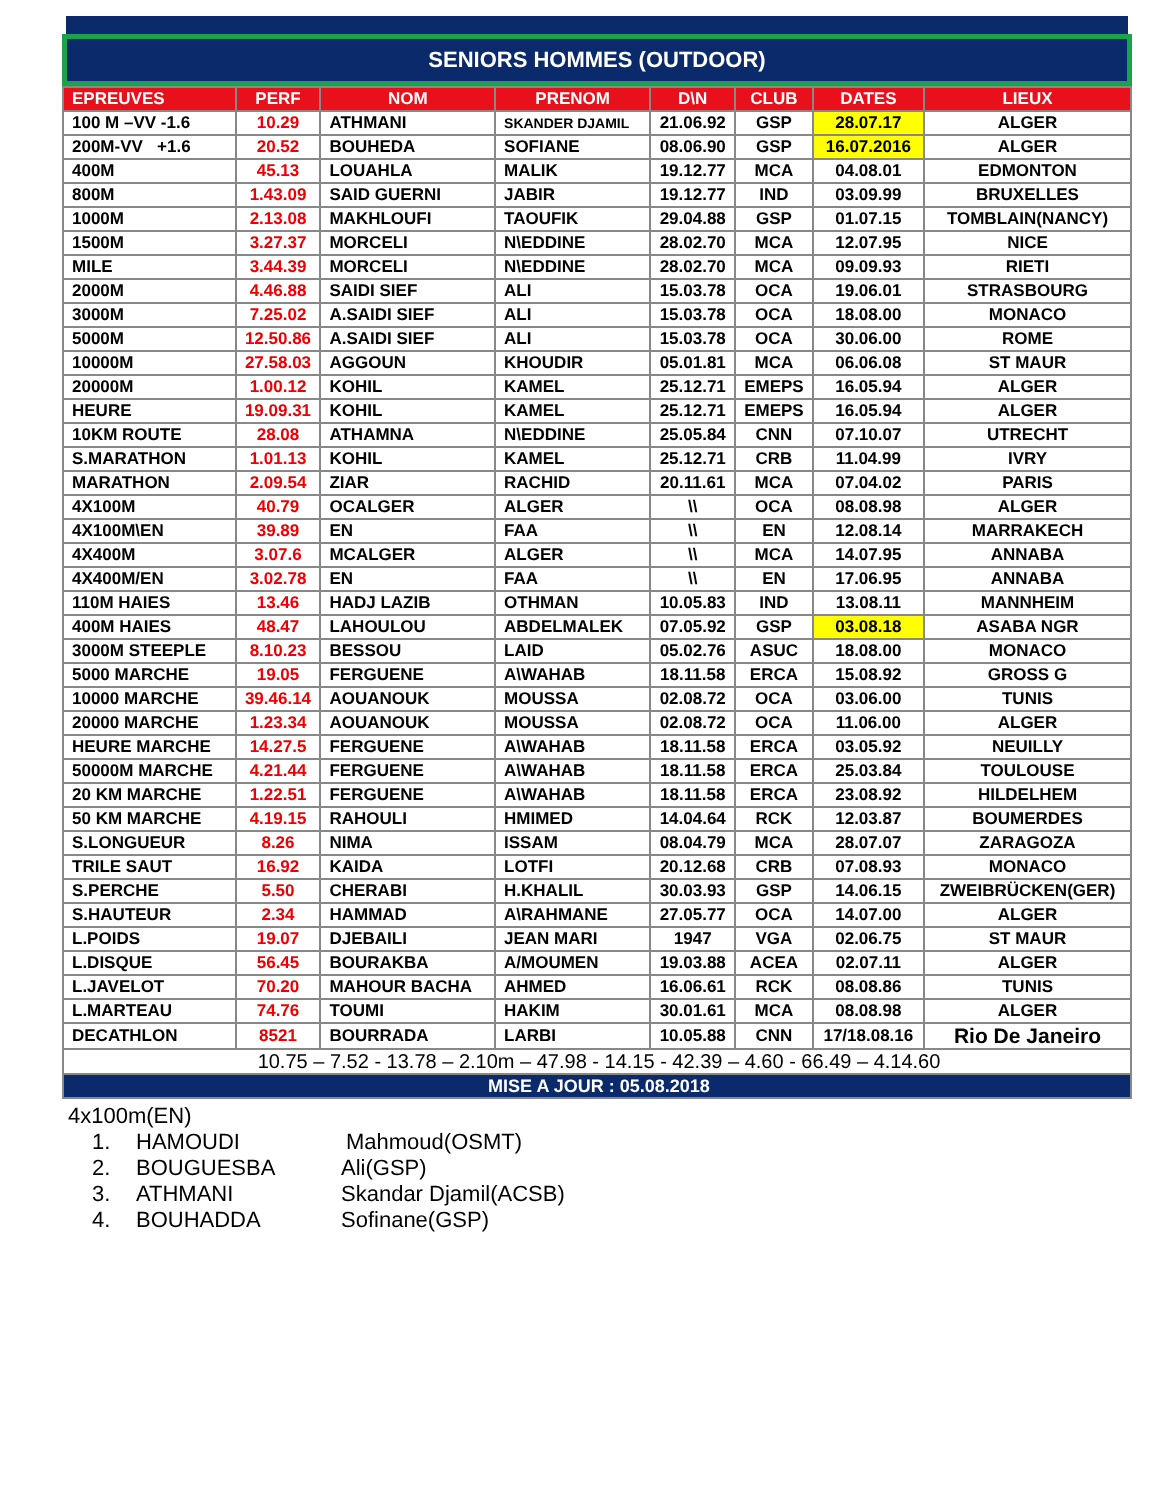SENIORS HOMMES (OUTDOOR)
| EPREUVES | PERF | NOM | PRENOM | D\N | CLUB | DATES | LIEUX |
| --- | --- | --- | --- | --- | --- | --- | --- |
| 100 M –VV -1.6 | 10.29 | ATHMANI | SKANDER DJAMIL | 21.06.92 | GSP | 28.07.17 | ALGER |
| 200M-VV +1.6 | 20.52 | BOUHEDA | SOFIANE | 08.06.90 | GSP | 16.07.2016 | ALGER |
| 400M | 45.13 | LOUAHLA | MALIK | 19.12.77 | MCA | 04.08.01 | EDMONTON |
| 800M | 1.43.09 | SAID GUERNI | JABIR | 19.12.77 | IND | 03.09.99 | BRUXELLES |
| 1000M | 2.13.08 | MAKHLOUFI | TAOUFIK | 29.04.88 | GSP | 01.07.15 | TOMBLAIN(NANCY) |
| 1500M | 3.27.37 | MORCELI | N\EDDINE | 28.02.70 | MCA | 12.07.95 | NICE |
| MILE | 3.44.39 | MORCELI | N\EDDINE | 28.02.70 | MCA | 09.09.93 | RIETI |
| 2000M | 4.46.88 | SAIDI SIEF | ALI | 15.03.78 | OCA | 19.06.01 | STRASBOURG |
| 3000M | 7.25.02 | A.SAIDI SIEF | ALI | 15.03.78 | OCA | 18.08.00 | MONACO |
| 5000M | 12.50.86 | A.SAIDI SIEF | ALI | 15.03.78 | OCA | 30.06.00 | ROME |
| 10000M | 27.58.03 | AGGOUN | KHOUDIR | 05.01.81 | MCA | 06.06.08 | ST MAUR |
| 20000M | 1.00.12 | KOHIL | KAMEL | 25.12.71 | EMEPS | 16.05.94 | ALGER |
| HEURE | 19.09.31 | KOHIL | KAMEL | 25.12.71 | EMEPS | 16.05.94 | ALGER |
| 10KM ROUTE | 28.08 | ATHAMNA | N\EDDINE | 25.05.84 | CNN | 07.10.07 | UTRECHT |
| S.MARATHON | 1.01.13 | KOHIL | KAMEL | 25.12.71 | CRB | 11.04.99 | IVRY |
| MARATHON | 2.09.54 | ZIAR | RACHID | 20.11.61 | MCA | 07.04.02 | PARIS |
| 4X100M | 40.79 | OCALGER | ALGER | \\ | OCA | 08.08.98 | ALGER |
| 4X100M\EN | 39.89 | EN | FAA | \\ | EN | 12.08.14 | MARRAKECH |
| 4X400M | 3.07.6 | MCALGER | ALGER | \\ | MCA | 14.07.95 | ANNABA |
| 4X400M/EN | 3.02.78 | EN | FAA | \\ | EN | 17.06.95 | ANNABA |
| 110M HAIES | 13.46 | HADJ LAZIB | OTHMAN | 10.05.83 | IND | 13.08.11 | MANNHEIM |
| 400M HAIES | 48.47 | LAHOULOU | ABDELMALEK | 07.05.92 | GSP | 03.08.18 | ASABA NGR |
| 3000M STEEPLE | 8.10.23 | BESSOU | LAID | 05.02.76 | ASUC | 18.08.00 | MONACO |
| 5000 MARCHE | 19.05 | FERGUENE | A\WAHAB | 18.11.58 | ERCA | 15.08.92 | GROSS G |
| 10000 MARCHE | 39.46.14 | AOUANOUK | MOUSSA | 02.08.72 | OCA | 03.06.00 | TUNIS |
| 20000 MARCHE | 1.23.34 | AOUANOUK | MOUSSA | 02.08.72 | OCA | 11.06.00 | ALGER |
| HEURE MARCHE | 14.27.5 | FERGUENE | A\WAHAB | 18.11.58 | ERCA | 03.05.92 | NEUILLY |
| 50000M MARCHE | 4.21.44 | FERGUENE | A\WAHAB | 18.11.58 | ERCA | 25.03.84 | TOULOUSE |
| 20 KM MARCHE | 1.22.51 | FERGUENE | A\WAHAB | 18.11.58 | ERCA | 23.08.92 | HILDELHEM |
| 50 KM MARCHE | 4.19.15 | RAHOULI | HMIMED | 14.04.64 | RCK | 12.03.87 | BOUMERDES |
| S.LONGUEUR | 8.26 | NIMA | ISSAM | 08.04.79 | MCA | 28.07.07 | ZARAGOZA |
| TRILE SAUT | 16.92 | KAIDA | LOTFI | 20.12.68 | CRB | 07.08.93 | MONACO |
| S.PERCHE | 5.50 | CHERABI | H.KHALIL | 30.03.93 | GSP | 14.06.15 | ZWEIBRÜCKEN(GER) |
| S.HAUTEUR | 2.34 | HAMMAD | A\RAHMANE | 27.05.77 | OCA | 14.07.00 | ALGER |
| L.POIDS | 19.07 | DJEBAILI | JEAN MARI | 1947 | VGA | 02.06.75 | ST MAUR |
| L.DISQUE | 56.45 | BOURAKBA | A/MOUMEN | 19.03.88 | ACEA | 02.07.11 | ALGER |
| L.JAVELOT | 70.20 | MAHOUR BACHA | AHMED | 16.06.61 | RCK | 08.08.86 | TUNIS |
| L.MARTEAU | 74.76 | TOUMI | HAKIM | 30.01.61 | MCA | 08.08.98 | ALGER |
| DECATHLON | 8521 | BOURRADA | LARBI | 10.05.88 | CNN | 17/18.08.16 | Rio De Janeiro |
| 10.75 – 7.52 - 13.78 – 2.10m – 47.98 - 14.15 - 42.39 – 4.60 - 66.49 – 4.14.60 | | | | | | | |
| MISE A JOUR : 05.08.2018 | | | | | | | |
4x100m(EN)
1. HAMOUDI Mahmoud(OSMT)
2. BOUGUESBA Ali(GSP)
3. ATHMANI Skandar Djamil(ACSB)
4. BOUHADDA Sofinane(GSP)